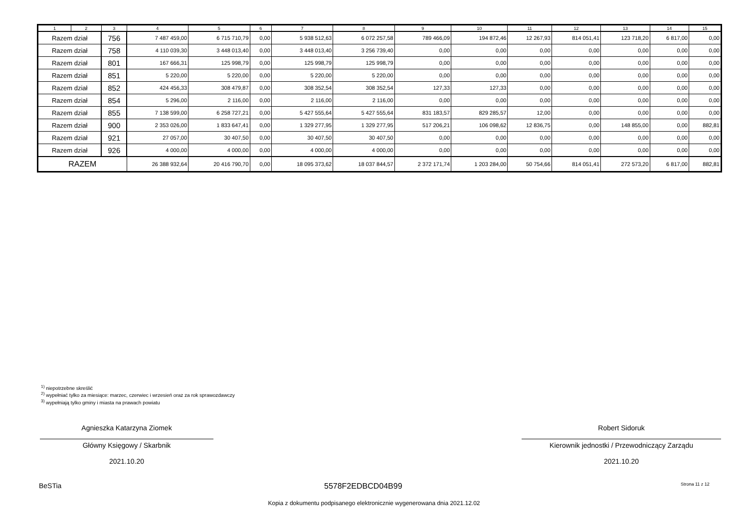| 1 | 2 | 3 | 4 | 5 | 6 | 7 | 8 | 9 | 10 | 11 | 12 | 13 | 14 | 15 |
| --- | --- | --- | --- | --- | --- | --- | --- | --- | --- | --- | --- | --- | --- | --- |
| Razem dział | | 756 | 7 487 459,00 | 6 715 710,79 | 0,00 | 5 938 512,63 | 6 072 257,58 | 789 466,09 | 194 872,46 | 12 267,93 | 814 051,41 | 123 718,20 | 6 817,00 | 0,00 |
| Razem dział | | 758 | 4 110 039,30 | 3 448 013,40 | 0,00 | 3 448 013,40 | 3 256 739,40 | 0,00 | 0,00 | 0,00 | 0,00 | 0,00 | 0,00 | 0,00 |
| Razem dział | | 801 | 167 666,31 | 125 998,79 | 0,00 | 125 998,79 | 125 998,79 | 0,00 | 0,00 | 0,00 | 0,00 | 0,00 | 0,00 | 0,00 |
| Razem dział | | 851 | 5 220,00 | 5 220,00 | 0,00 | 5 220,00 | 5 220,00 | 0,00 | 0,00 | 0,00 | 0,00 | 0,00 | 0,00 | 0,00 |
| Razem dział | | 852 | 424 456,33 | 308 479,87 | 0,00 | 308 352,54 | 308 352,54 | 127,33 | 127,33 | 0,00 | 0,00 | 0,00 | 0,00 | 0,00 |
| Razem dział | | 854 | 5 296,00 | 2 116,00 | 0,00 | 2 116,00 | 2 116,00 | 0,00 | 0,00 | 0,00 | 0,00 | 0,00 | 0,00 | 0,00 |
| Razem dział | | 855 | 7 138 599,00 | 6 258 727,21 | 0,00 | 5 427 555,64 | 5 427 555,64 | 831 183,57 | 829 285,57 | 12,00 | 0,00 | 0,00 | 0,00 | 0,00 |
| Razem dział | | 900 | 2 353 026,00 | 1 833 647,41 | 0,00 | 1 329 277,95 | 1 329 277,95 | 517 206,21 | 106 098,62 | 12 836,75 | 0,00 | 148 855,00 | 0,00 | 882,81 |
| Razem dział | | 921 | 27 057,00 | 30 407,50 | 0,00 | 30 407,50 | 30 407,50 | 0,00 | 0,00 | 0,00 | 0,00 | 0,00 | 0,00 | 0,00 |
| Razem dział | | 926 | 4 000,00 | 4 000,00 | 0,00 | 4 000,00 | 4 000,00 | 0,00 | 0,00 | 0,00 | 0,00 | 0,00 | 0,00 | 0,00 |
| RAZEM | | | 26 388 932,64 | 20 416 790,70 | 0,00 | 18 095 373,62 | 18 037 844,57 | 2 372 171,74 | 1 203 284,00 | 50 754,66 | 814 051,41 | 272 573,20 | 6 817,00 | 882,81 |
<sup>1)</sup> niepotrzebne skreślić
<sup>2)</sup> wypełniać tylko za miesiące: marzec, czerwiec i wrzesień oraz za rok sprawozdawczy
<sup>3)</sup> wypełniają tylko gminy i miasta na prawach powiatu
Agnieszka Katarzyna Ziomek
Główny Księgowy / Skarbnik
2021.10.20
Robert Sidoruk
Kierownik jednostki / Przewodniczący Zarządu
2021.10.20
BeSTia 5578F2EDBCD04B99 Strona 11 z 12
Kopia z dokumentu podpisanego elektronicznie wygenerowana dnia 2021.12.02